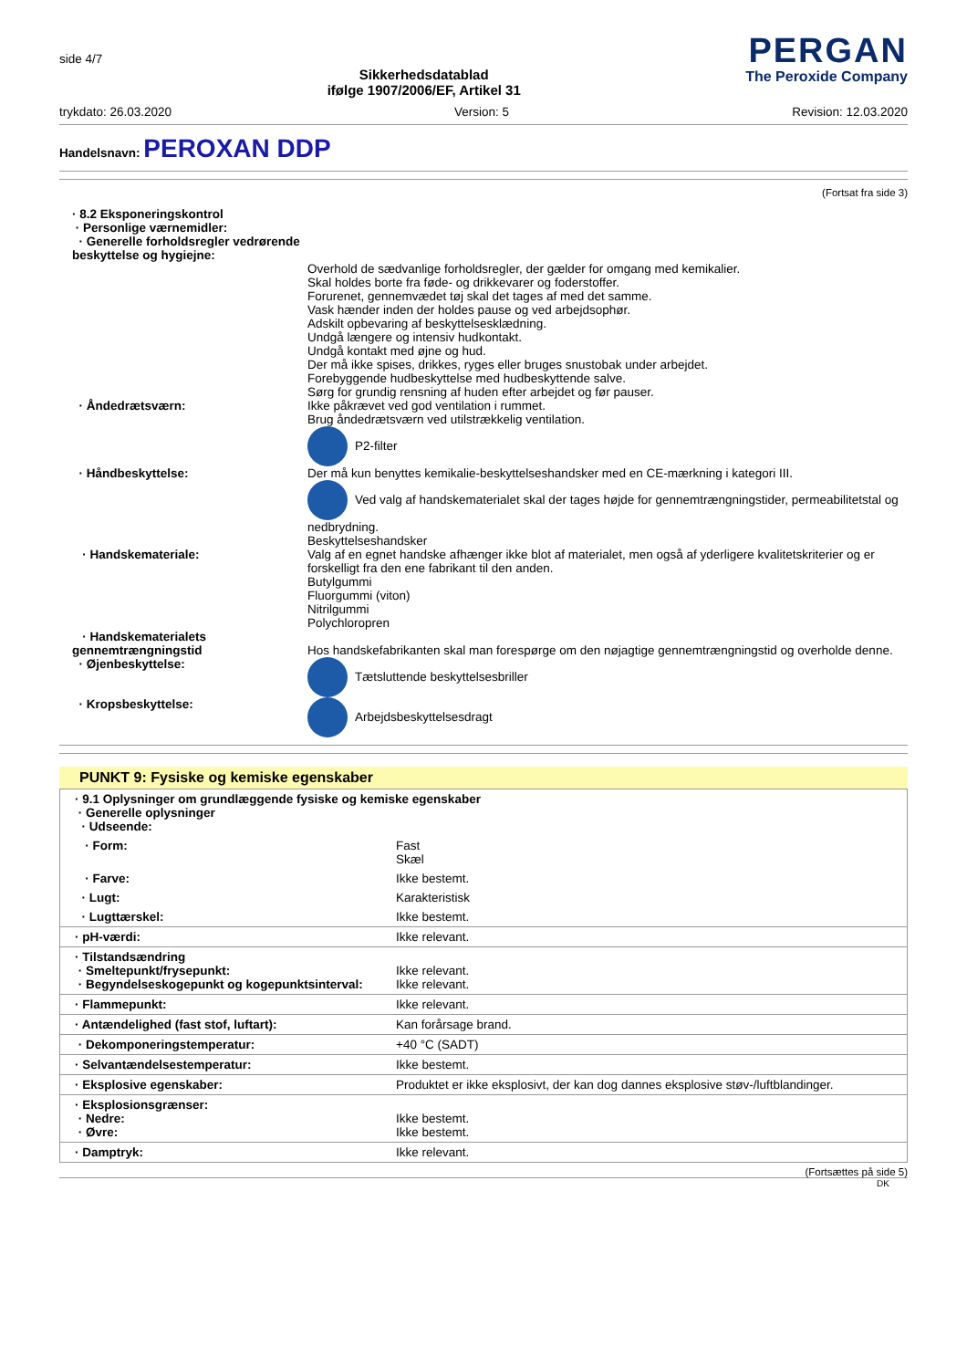side 4/7
Sikkerhedsdatablad
ifølge 1907/2006/EF, Artikel 31
PERGAN
The Peroxide Company
trykdato: 26.03.2020 Version: 5 Revision: 12.03.2020
Handelsnavn: PEROXAN DDP
(Fortsat fra side 3)
· 8.2 Eksponeringskontrol
· Personlige værnemidler:
· Generelle forholdsregler vedrørende beskyttelse og hygiejne:
Overhold de sædvanlige forholdsregler, der gælder for omgang med kemikalier.
Skal holdes borte fra føde- og drikkevarer og foderstoffer.
Forurenet, gennemvædet tøj skal det tages af med det samme.
Vask hænder inden der holdes pause og ved arbejdsophør.
Adskilt opbevaring af beskyttelsesklædning.
Undgå længere og intensiv hudkontakt.
Undgå kontakt med øjne og hud.
Der må ikke spises, drikkes, ryges eller bruges snustobak under arbejdet.
Forebyggende hudbeskyttelse med hudbeskyttende salve.
Sørg for grundig rensning af huden efter arbejdet og før pauser.
· Åndedrætsværn: Ikke påkrævet ved god ventilation i rummet.
Brug åndedrætsværn ved utilstrækkelig ventilation.
P2-filter
· Håndbeskyttelse: Der må kun benyttes kemikalie-beskyttelseshandsker med en CE-mærkning i kategori III.
Ved valg af handskematerialet skal der tages højde for gennemtrængningstider, permeabilitetstal og nedbrydning.
Beskyttelseshandsker
· Handskemateriale: Valg af en egnet handske afhænger ikke blot af materialet, men også af yderligere kvalitetskriterier og er forskelligt fra den ene fabrikant til den anden.
Butylgummi
Fluorgummi (viton)
Nitrilgummi
Polychloropren
· Handskematerialets gennemtrængningstid
Hos handskefabrikanten skal man forespørge om den nøjagtige gennemtrængningstid og overholde denne.
· Øjenbeskyttelse: Tætsluttende beskyttelsesbriller
· Kropsbeskyttelse: Arbejdsbeskyttelsesdragt
PUNKT 9: Fysiske og kemiske egenskaber
| · 9.1 Oplysninger om grundlæggende fysiske og kemiske egenskaber · Generelle oplysninger · Udseende: | |
| · Form: | Fast Skæl |
| · Farve: | Ikke bestemt. |
| · Lugt: | Karakteristisk |
| · Lugttærskel: | Ikke bestemt. |
| · pH-værdi: | Ikke relevant. |
| · Tilstandsændring · Smeltepunkt/frysepunkt: · Begyndelseskogepunkt og kogepunktsinterval: | Ikke relevant. Ikke relevant. |
| · Flammepunkt: | Ikke relevant. |
| · Antændelighed (fast stof, luftart): | Kan forårsage brand. |
| · Dekomponeringstemperatur: | +40 °C (SADT) |
| · Selvantændelsestemperatur: | Ikke bestemt. |
| · Eksplosive egenskaber: | Produktet er ikke eksplosivt, der kan dog dannes eksplosive støv-/luftblandinger. |
| · Eksplosionsgrænser: · Nedre: · Øvre: | Ikke bestemt. Ikke bestemt. |
| · Damptryk: | Ikke relevant. |
(Fortsættes på side 5)
DK